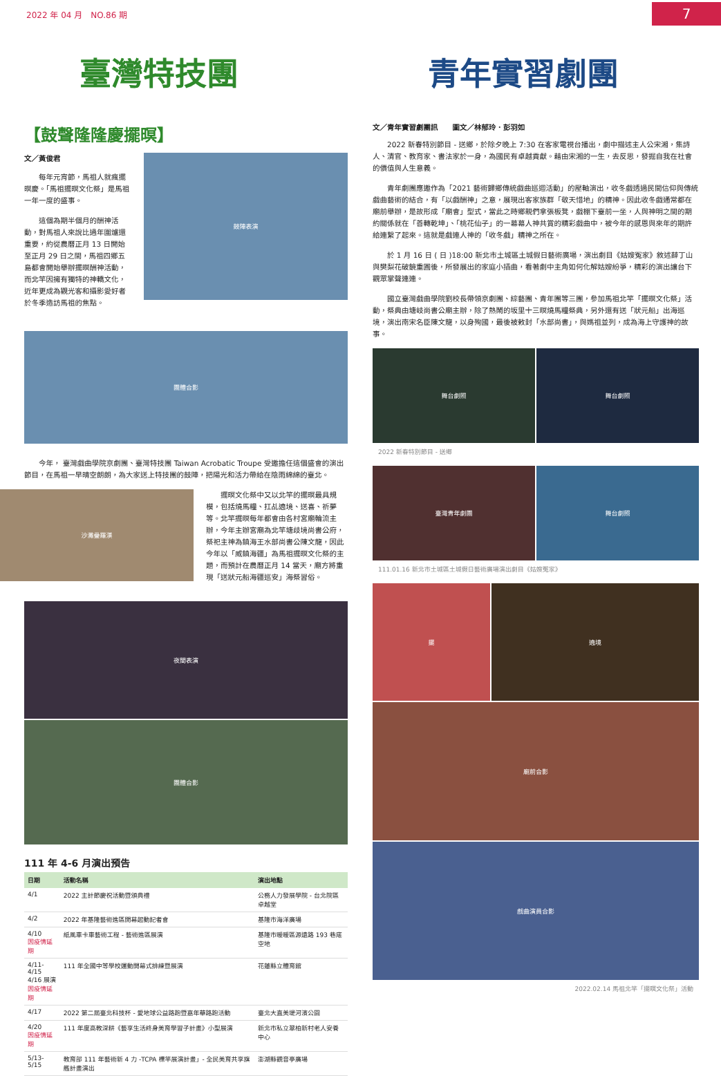2022 年 04 月　NO.86 期
7
臺灣特技團
【鼓聲隆隆慶擺暝】
文／黃俊君
每年元宵節，馬祖人就瘋擺暝慶。「馬祖擺暝文化祭」是馬祖一年一度的盛事。
這個為期半個月的酬神活動，對馬祖人來說比過年圍爐還重要，約從農曆正月 13 日開始至正月 29 日之間，馬祖四鄉五島都會開始舉辦擺暝酬神活動，而北竿因擁有獨特的神轎文化，近年更成為觀光客和攝影愛好者於冬季造訪馬祖的焦點。
鼓陣表演
團體合影
今年， 臺灣戲曲學院京劇團、臺灣特技團 Taiwan Acrobatic Troupe 受邀擔任這個盛會的演出節目，在馬祖一早晴空朗朗，為大家送上特技團的鼓陣，把陽光和活力帶給在陰雨綿綿的臺北。
沙灘疊羅漢
擺暝文化祭中又以北竿的擺暝最具規模，包括燒馬糧、扛乩遶境、送喜、祈夢等。北竿擺暝每年都會由各村宮廟輪流主辦，今年主辦宮廟為北竿塘歧境尚書公府，祭祀主神為鎮海王水部尚書公陳文龍，因此今年以「威鎮海疆」為馬祖擺暝文化祭的主題，而預計在農曆正月 14 當天，廟方將重現「送狀元船海疆巡安」海祭習俗。
夜間表演
團體合影
111 年 4-6 月演出預告
| 日期 | 活動名稱 | 演出地點 |
| --- | --- | --- |
| 4/1 | 2022 主計節慶祝活動暨頒典禮 | 公務人力發展學院 - 台北院區卓越堂 |
| 4/2 | 2022 年基隆藝術進區開幕起動記者會 | 基隆市海洋廣場 |
| 4/10 因疫情延期 | 紙風車卡車藝術工程 - 藝術進區展演 | 基隆市暖暖區源遠路 193 巷底空地 |
| 4/11-4/15 4/16 展演 因疫情延期 | 111 年全國中等學校運動開幕式排練暨展演 | 花蓮縣立體育館 |
| 4/17 | 2022 第二屆臺北科技杯 - 愛地球公益路跑暨嘉年華路跑活動 | 臺北大直美堤河濱公園 |
| 4/20 因疫情延期 | 111 年度高教深耕《藝享生活終身美育學習子計畫》小型展演 | 新北市私立翠柏新村老人安養中心 |
| 5/13-5/15 | 教育部 111 年藝術新 4 力 -TCPA 標竿展演計畫」- 全民美育共享旗艦計畫演出 | 澎湖縣觀音亭廣場 |
青年實習劇團
文／青年實習劇團訊　　圖文／林郁玲．彭羽如
2022 新春特別節目 - 送鄉，於除夕晚上 7:30 在客家電視台播出，劇中描述主人公宋湘，集詩人、清官、教育家、書法家於一身，為國民有卓越貢獻。藉由宋湘的一生，去反思，發掘自我在社會的價值與人生意義。
青年劇團應邀作為「2021 藝術歸鄉傳統戲曲巡迴活動」的壓軸演出，收冬戲透過民間信仰與傳統戲曲藝術的結合，有「以戲酬神」之意，展現出客家族群「敬天惜地」的精神。因此收冬戲通常都在廟前舉辦，是故形成「廟會」型式，當此之時鄉親們拿張板凳，戲棚下臺前一坐，人與神明之間的期約關係就在「善轉乾坤」、「桃花仙子」的一幕幕人神共賞的精彩戲曲中，被今年的感恩與來年的期許給連繫了起來。這就是戲連人神的「收冬戲」精神之所在。
於 1 月 16 日 ( 日 )18:00 新北市土城區土城假日藝術廣場，演出劇目《姑嫂冤家》敘述薛丁山與樊梨花破鏡重圓後，所發展出的家庭小插曲，看著劇中主角如何化解姑嫂紛爭，精彩的演出讓台下觀眾掌聲連連。
國立臺灣戲曲學院劉校長帶領京劇團、綜藝團、青年團等三團，參加馬祖北竿「擺暝文化祭」活動，祭典由塘岐尚書公廟主辦，除了熱鬧的坂里十三暝燒馬糧祭典，另外還有送「狀元船」出海巡境，演出南宋名臣陳文龍，以身殉國，最後被敕封「水部尚書」，與媽祖並列，成為海上守護神的故事。
舞台劇照 舞台劇照
2022 新春特別節目 - 送鄉
臺灣青年劇團 舞台劇照
111.01.16 新北市土城區土城假日藝術廣場演出劇目《姑嫂冤家》
擺 遶境
廟前合影
戲曲演員合影
2022.02.14 馬祖北竿「擺暝文化祭」活動